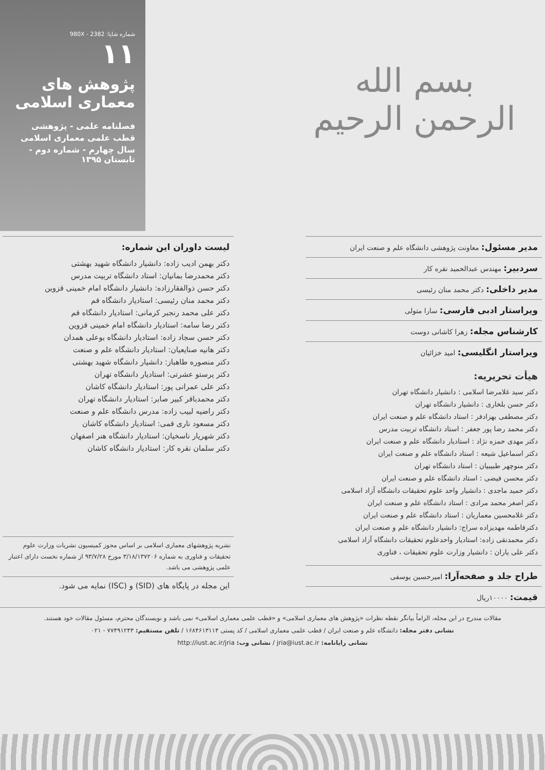بسم الله الرحمن الرحیم
شماره شاپا: 980X - 2382
۱۱
پژوهش های معماری اسلامی
فصلنامه علمی - پژوهشی
قطب علمی معماری اسلامی
سال چهارم - شماره دوم - تابستان ۱۳۹۵
مدیر مسئول: معاونت پژوهشی دانشگاه علم و صنعت ایران
سردبیر: مهندس عبدالحمید نقره کار
مدیر داخلی: دکتر محمد منان رئیسی
ویراستار ادبی فارسی: سارا متولی
کارشناس مجله: زهرا کاشانی دوست
ویراستار انگلیسی: امید خزائیان
هیأت تحریریه:
دکتر سید غلامرضا اسلامی : دانشیار دانشگاه تهران
دکتر حسن بلخاری : دانشیار دانشگاه تهران
دکتر مصطفی بهزادفر : استاد دانشگاه علم و صنعت ایران
دکتر محمد رضا پور جعفر : استاد دانشگاه تربیت مدرس
دکتر مهدی حمزه نژاد : استادیار دانشگاه علم و صنعت ایران
دکتر اسماعیل شیعه : استاد دانشگاه علم و صنعت ایران
دکتر منوچهر طبیبیان : استاد دانشگاه تهران
دکتر محسن فیضی : استاد دانشگاه علم و صنعت ایران
دکتر حمید ماجدی : دانشیار واحد علوم تحقیقات دانشگاه آزاد اسلامی
دکتر اصغر محمد مرادی : استاد دانشگاه علم و صنعت ایران
دکتر غلامحسین معماریان : استاد دانشگاه علم و صنعت ایران
دکترفاطمه مهدیزاده سراج: دانشیار دانشگاه علم و صنعت ایران
دکتر محمدنقی زاده: استادیار واحدعلوم تحقیقات دانشگاه آزاد اسلامی
دکتر علی یاران : دانشیار وزارت علوم تحقیقات ، فناوری
طراح جلد و صفحه‌آرا: امیرحسین یوسفی
قیمت: ۱۰۰۰۰ریال
لیست داوران این شماره:
دکتر بهمن ادیب زاده: دانشیار دانشگاه شهید بهشتی
دکتر محمدرضا بمانیان: استاد دانشگاه تربیت مدرس
دکتر حسن ذوالفقارزاده: دانشیار دانشگاه امام خمینی قزوین
دکتر محمد منان رئیسی: استادیار دانشگاه قم
دکتر علی محمد رنجبر کرمانی: استادیار دانشگاه قم
دکتر رضا سامه: استادیار دانشگاه امام خمینی قزوین
دکتر حسن سجاد زاده: استادیار دانشگاه بوعلی همدان
دکتر هانیه صنایعیان: استادیار دانشگاه علم و صنعت
دکتر منصوره طاهباز: دانشیار دانشگاه شهید بهشتی
دکتر پرستو عشرتی: استادیار دانشگاه تهران
دکتر علی عمرانی پور: استادیار دانشگاه کاشان
دکتر محمدباقر کبیر صابر: استادیار دانشگاه تهران
دکتر راضیه لبیب زاده: مدرس دانشگاه علم و صنعت
دکتر مسعود ناری قمی: استادیار دانشگاه کاشان
دکتر شهریار ناسخیان: استادیار دانشگاه هنر اصفهان
دکتر سلمان نقره کار: استادیار دانشگاه کاشان
نشریه پژوهشهای معماری اسلامی بر اساس مجوز کمیسیون نشریات وزارت علوم تحقیقات و فناوری به شماره ۳/۱۸/۱۳۷۲۰۶ مورخ ۹۳/۷/۲۸ از شماره نخست دارای اعتبار علمی پژوهشی می باشد.
این مجله در پایگاه های (SID) و (ISC) نمایه می شود.
مقالات مندرج در این مجله، الزاماً بیانگر نقطه نظرات «پژوهش های معماری اسلامی» و «قطب علمی معماری اسلامی» نمی باشد و نویسندگان محترم، مسئول مقالات خود هستند.
نشانی دفتر مجله: دانشگاه علم و صنعت ایران / قطب علمی معماری اسلامی / کد پستی ۱۶۸۴۶۱۳۱۱۴ / تلفن مستقیم: ۷۷۴۹۱۲۴۳ - ۰۲۱
نشانی رایانامه: jria@iust.ac.ir / نشانی وب: http://iust.ac.ir/jria